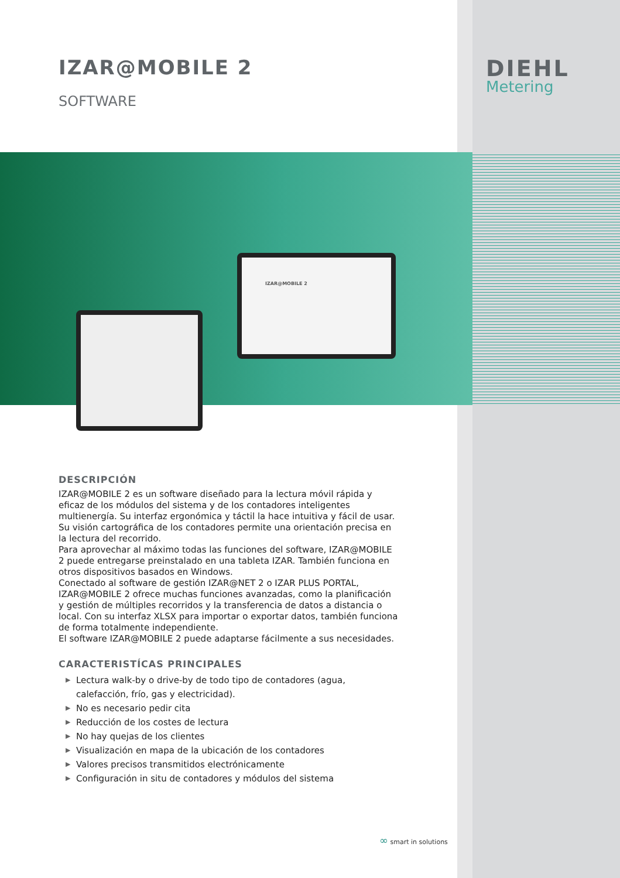IZAR@MOBILE 2
IZAR@MOBILE 2
SOFTWARE
DIEHL
Metering
DESCRIPCIÓN
IZAR@MOBILE 2 es un software diseñado para la lectura móvil rápida y eficaz de los módulos del sistema y de los contadores inteligentes multienergía. Su interfaz ergonómica y táctil la hace intuitiva y fácil de usar. Su visión cartográfica de los contadores permite una orientación precisa en la lectura del recorrido.
Para aprovechar al máximo todas las funciones del software, IZAR@MOBILE 2 puede entregarse preinstalado en una tableta IZAR. También funciona en otros dispositivos basados en Windows.
Conectado al software de gestión IZAR@NET 2 o IZAR PLUS PORTAL, IZAR@MOBILE 2 ofrece muchas funciones avanzadas, como la planificación y gestión de múltiples recorridos y la transferencia de datos a distancia o local. Con su interfaz XLSX para importar o exportar datos, también funciona de forma totalmente independiente.
El software IZAR@MOBILE 2 puede adaptarse fácilmente a sus necesidades.
CARACTERISTÍCAS PRINCIPALES
▶ Lectura walk-by o drive-by de todo tipo de contadores (agua, calefacción, frío, gas y electricidad).
▶ No es necesario pedir cita
▶ Reducción de los costes de lectura
▶ No hay quejas de los clientes
▶ Visualización en mapa de la ubicación de los contadores
▶ Valores precisos transmitidos electrónicamente
▶ Configuración in situ de contadores y módulos del sistema
∞ smart in solutions